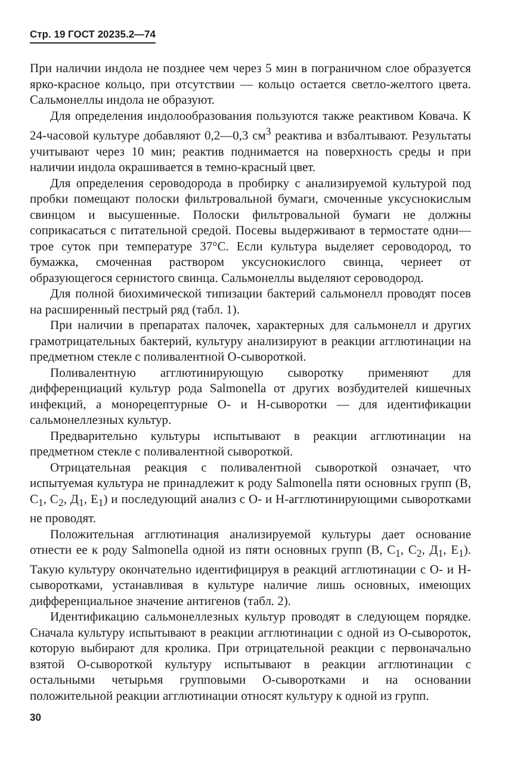Стр. 19 ГОСТ 20235.2—74
При наличии индола не позднее чем через 5 мин в пограничном слое образуется ярко-красное кольцо, при отсутствии — кольцо остается светло-желтого цвета. Сальмонеллы индола не образуют.
Для определения индолообразования пользуются также реактивом Ковача. К 24-часовой культуре добавляют 0,2—0,3 см<sup>3</sup> реактива и взбалтывают. Результаты учитывают через 10 мин; реактив поднимается на поверхность среды и при наличии индола окрашивается в темно-красный цвет.
Для определения сероводорода в пробирку с анализируемой культурой под пробки помещают полоски фильтровальной бумаги, смоченные уксуснокислым свинцом и высушенные. Полоски фильтровальной бумаги не должны соприкасаться с питательной средой. Посевы выдерживают в термостате одни—трое суток при температуре 37°С. Если культура выделяет сероводород, то бумажка, смоченная раствором уксуснокислого свинца, чернеет от образующегося сернистого свинца. Сальмонеллы выделяют сероводород.
Для полной биохимической типизации бактерий сальмонелл проводят посев на расширенный пестрый ряд (табл. 1).
При наличии в препаратах палочек, характерных для сальмонелл и других грамотрицательных бактерий, культуру анализируют в реакции агглютинации на предметном стекле с поливалентной О-сывороткой.
Поливалентную агглютинирующую сыворотку применяют для дифференциаций культур рода Salmonella от других возбудителей кишечных инфекций, а монорецептурные О- и Н-сыворотки — для идентификации сальмонеллезных культур.
Предварительно культуры испытывают в реакции агглютинации на предметном стекле с поливалентной сывороткой.
Отрицательная реакция с поливалентной сывороткой означает, что испытуемая культура не принадлежит к роду Salmonella пяти основных групп (В, С<sub>1</sub>, С<sub>2</sub>, Д<sub>1</sub>, Е<sub>1</sub>) и последующий анализ с О- и Н-агглютинирующими сыворотками не проводят.
Положительная агглютинация анализируемой культуры дает основание отнести ее к роду Salmonella одной из пяти основных групп (В, С<sub>1</sub>, С<sub>2</sub>, Д<sub>1</sub>, Е<sub>1</sub>). Такую культуру окончательно идентифицируя в реакций агглютинации с О- и Н-сыворотками, устанавливая в культуре наличие лишь основных, имеющих дифференциальное значение антигенов (табл. 2).
Идентификацию сальмонеллезных культур проводят в следующем порядке. Сначала культуру испытывают в реакции агглютинации с одной из О-сывороток, которую выбирают для кролика. При отрицательной реакции с первоначально взятой О-сывороткой культуру испытывают в реакции агглютинации с остальными четырьмя групповыми О-сыворотками и на основании положительной реакции агглютинации относят культуру к одной из групп.
30